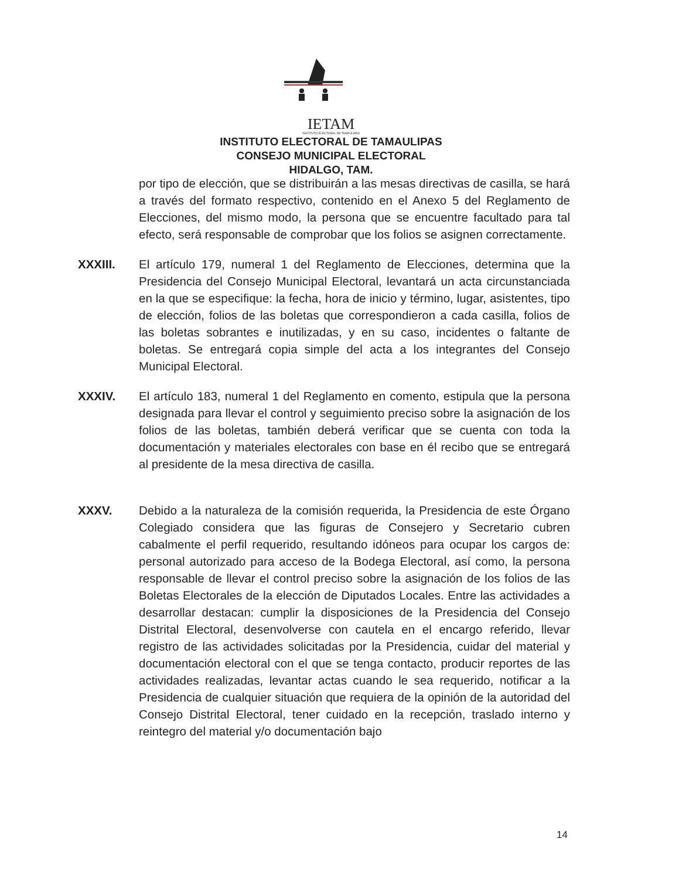IETAM
INSTITUTO ELECTORAL DE TAMAULIPAS
INSTITUTO ELECTORAL DE TAMAULIPAS
CONSEJO MUNICIPAL ELECTORAL
HIDALGO, TAM.
por tipo de elección, que se distribuirán a las mesas directivas de casilla, se hará a través del formato respectivo, contenido en el Anexo 5 del Reglamento de Elecciones, del mismo modo, la persona que se encuentre facultado para tal efecto, será responsable de comprobar que los folios se asignen correctamente.
XXXIII. El artículo 179, numeral 1 del Reglamento de Elecciones, determina que la Presidencia del Consejo Municipal Electoral, levantará un acta circunstanciada en la que se especifique: la fecha, hora de inicio y término, lugar, asistentes, tipo de elección, folios de las boletas que correspondieron a cada casilla, folios de las boletas sobrantes e inutilizadas, y en su caso, incidentes o faltante de boletas. Se entregará copia simple del acta a los integrantes del Consejo Municipal Electoral.
XXXIV. El artículo 183, numeral 1 del Reglamento en comento, estipula que la persona designada para llevar el control y seguimiento preciso sobre la asignación de los folios de las boletas, también deberá verificar que se cuenta con toda la documentación y materiales electorales con base en él recibo que se entregará al presidente de la mesa directiva de casilla.
XXXV. Debido a la naturaleza de la comisión requerida, la Presidencia de este Órgano Colegiado considera que las figuras de Consejero y Secretario cubren cabalmente el perfil requerido, resultando idóneos para ocupar los cargos de: personal autorizado para acceso de la Bodega Electoral, así como, la persona responsable de llevar el control preciso sobre la asignación de los folios de las Boletas Electorales de la elección de Diputados Locales. Entre las actividades a desarrollar destacan: cumplir la disposiciones de la Presidencia del Consejo Distrital Electoral, desenvolverse con cautela en el encargo referido, llevar registro de las actividades solicitadas por la Presidencia, cuidar del material y documentación electoral con el que se tenga contacto, producir reportes de las actividades realizadas, levantar actas cuando le sea requerido, notificar a la Presidencia de cualquier situación que requiera de la opinión de la autoridad del Consejo Distrital Electoral, tener cuidado en la recepción, traslado interno y reintegro del material y/o documentación bajo
14